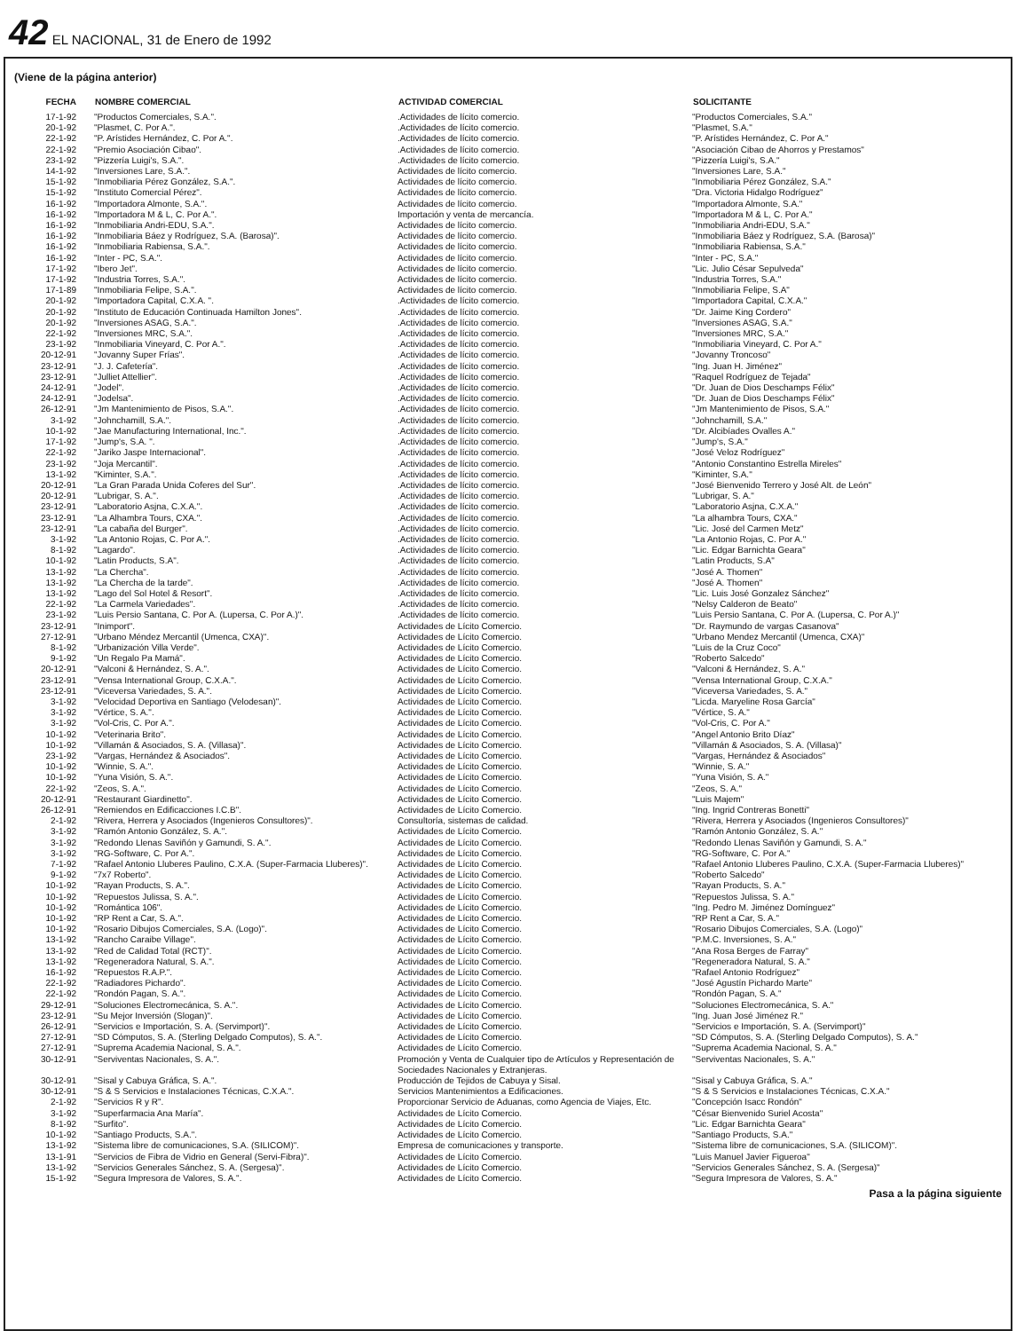42 EL NACIONAL, 31 de Enero de 1992
(Viene de la página anterior)
| FECHA | NOMBRE COMERCIAL | ACTIVIDAD COMERCIAL | SOLICITANTE |
| --- | --- | --- | --- |
| 17-1-92 | "Productos Comerciales, S.A.". | .Actividades de lícito comercio. | "Productos Comerciales, S.A." |
| 20-1-92 | "Plasmet, C. Por A.". | .Actividades de lícito comercio. | "Plasmet, S.A." |
| 22-1-92 | "P. Arístides Hernández, C. Por A.". | .Actividades de lícito comercio. | "P. Arístides Hernández, C. Por A." |
| 22-1-92 | "Premio Asociación Cibao". | .Actividades de lícito comercio. | "Asociación Cibao de Ahorros y Prestamos" |
| 23-1-92 | "Pizzería Luigi's, S.A.". | .Actividades de lícito comercio. | "Pizzería Luigi's, S.A." |
| 14-1-92 | "Inversiones Lare, S.A.". | Actividades de lícito comercio. | "Inversiones Lare, S.A." |
| 15-1-92 | "Inmobiliaria Pérez González, S.A.". | Actividades de lícito comercio. | "Inmobiliaria Pérez González, S.A." |
| 15-1-92 | "Instituto Comercial Pérez". | Actividades de lícito comercio. | "Dra. Victoria Hidalgo Rodríguez" |
| 16-1-92 | "Importadora Almonte, S.A.". | Actividades de lícito comercio. | "Importadora Almonte, S.A." |
| 16-1-92 | "Importadora M & L, C. Por A.". | Importación y venta de mercancía. | "Importadora M & L, C. Por A." |
| 16-1-92 | "Inmobiliaria Andri-EDU, S.A.". | Actividades de lícito comercio. | "Inmobiliaria Andri-EDU, S.A." |
| 16-1-92 | "Inmobiliaria Báez y Rodríguez, S.A. (Barosa)". | Actividades de lícito comercio. | "Inmobiliaria Báez y Rodríguez, S.A. (Barosa)" |
| 16-1-92 | "Inmobiliaria Rabiensa, S.A.". | Actividades de lícito comercio. | "Inmobiliaria Rabiensa, S.A." |
| 16-1-92 | "Inter - PC, S.A.". | Actividades de lícito comercio. | "Inter - PC, S.A." |
| 17-1-92 | "Ibero Jet". | Actividades de lícito comercio. | "Lic. Julio César Sepulveda" |
| 17-1-92 | "Industria Torres, S.A.". | Actividades de lícito comercio. | "Industria Torres, S.A." |
| 17-1-89 | "Inmobiliaria Felipe, S.A.". | Actividades de lícito comercio. | "Inmobiliaria Felipe, S.A" |
| 20-1-92 | "Importadora Capital, C.X.A. ". | .Actividades de lícito comercio. | "Importadora Capital, C.X.A." |
| 20-1-92 | "Instituto de Educación Continuada Hamilton Jones". | .Actividades de lícito comercio. | "Dr. Jaime King Cordero" |
| 20-1-92 | "Inversiones ASAG, S.A.". | .Actividades de lícito comercio. | "Inversiones ASAG, S.A." |
| 22-1-92 | "Inversiones MRC, S.A.". | .Actividades de lícito comercio. | "Inversiones MRC, S.A." |
| 23-1-92 | "Inmobiliaria Vineyard, C. Por A.". | .Actividades de lícito comercio. | "Inmobiliaria Vineyard, C. Por A." |
| 20-12-91 | "Jovanny Super Frías". | .Actividades de lícito comercio. | "Jovanny Troncoso" |
| 23-12-91 | "J. J. Cafetería". | .Actividades de lícito comercio. | "Ing. Juan H. Jiménez" |
| 23-12-91 | "Julliet Attellier". | .Actividades de lícito comercio. | "Raquel Rodríguez de Tejada" |
| 24-12-91 | "Jodel". | .Actividades de lícito comercio. | "Dr. Juan de Dios Deschamps Félix" |
| 24-12-91 | "Jodelsa". | .Actividades de lícito comercio. | "Dr. Juan de Dios Deschamps Félix" |
| 26-12-91 | "Jm Mantenimiento de Pisos, S.A.". | .Actividades de lícito comercio. | "Jm Mantenimiento de Pisos, S.A." |
| 3-1-92 | "Johnchamill, S.A.". | .Actividades de lícito comercio. | "Johnchamill, S.A." |
| 10-1-92 | "Jae Manufacturing International, Inc.". | .Actividades de lícito comercio. | "Dr. Alcibíades Ovalles A." |
| 17-1-92 | "Jump's, S.A. ". | .Actividades de lícito comercio. | "Jump's, S.A." |
| 22-1-92 | "Jariko Jaspe Internacional". | .Actividades de lícito comercio. | "José Veloz Rodríguez" |
| 23-1-92 | "Joja Mercantil". | .Actividades de lícito comercio. | "Antonio Constantino Estrella Mireles" |
| 13-1-92 | "Kiminter, S.A.". | .Actividades de lícito comercio. | "Kiminter, S.A." |
| 20-12-91 | "La Gran Parada Unida Coferes del Sur". | .Actividades de lícito comercio. | "José Bienvenido Terrero y José Alt. de León" |
| 20-12-91 | "Lubrigar, S. A.". | .Actividades de lícito comercio. | "Lubrigar, S. A." |
| 23-12-91 | "Laboratorio Asjna, C.X.A.". | .Actividades de lícito comercio. | "Laboratorio Asjna, C.X.A." |
| 23-12-91 | "La Alhambra Tours, CXA.". | .Actividades de lícito comercio. | "La alhambra Tours, CXA." |
| 23-12-91 | "La cabaña del Burger". | .Actividades de lícito comercio. | "Lic. José del Carmen Metz" |
| 3-1-92 | "La Antonio Rojas, C. Por A.". | .Actividades de lícito comercio. | "La Antonio Rojas, C. Por A." |
| 8-1-92 | "Lagardo". | .Actividades de lícito comercio. | "Lic. Edgar Barnichta Geara" |
| 10-1-92 | "Latin Products, S.A". | .Actividades de lícito comercio. | "Latin Products, S.A" |
| 13-1-92 | "La Chercha". | .Actividades de lícito comercio. | "José A. Thomen" |
| 13-1-92 | "La Chercha de la tarde". | .Actividades de lícito comercio. | "José A. Thomen" |
| 13-1-92 | "Lago del Sol Hotel & Resort". | .Actividades de lícito comercio. | "Lic. Luis José Gonzalez Sánchez" |
| 22-1-92 | "La Carmela Variedades". | .Actividades de lícito comercio. | "Nelsy Calderon de Beato" |
| 23-1-92 | "Luis Persio Santana, C. Por A. (Lupersa, C. Por A.)". | .Actividades de lícito comercio. | "Luis Persio Santana, C. Por A. (Lupersa, C. Por A.)" |
| 23-12-91 | "Inimport". | Actividades de Lícito Comercio. | "Dr. Raymundo de vargas Casanova" |
| 27-12-91 | "Urbano Méndez Mercantil (Umenca, CXA)". | Actividades de Lícito Comercio. | "Urbano Mendez Mercantil (Umenca, CXA)" |
| 8-1-92 | "Urbanización Villa Verde". | Actividades de Lícito Comercio. | "Luis de la Cruz Coco" |
| 9-1-92 | "Un Regalo Pa Mamá". | Actividades de Lícito Comercio. | "Roberto Salcedo" |
| 20-12-91 | "Valconi & Hernández, S. A.". | Actividades de Lícito Comercio. | "Valconi & Hernández, S. A." |
| 23-12-91 | "Vensa International Group, C.X.A.". | Actividades de Lícito Comercio. | "Vensa International Group, C.X.A." |
| 23-12-91 | "Viceversa Variedades, S. A.". | Actividades de Lícito Comercio. | "Viceversa Variedades, S. A." |
| 3-1-92 | "Velocidad Deportiva en Santiago (Velodesan)". | Actividades de Lícito Comercio. | "Licda. Maryeline Rosa García" |
| 3-1-92 | "Vértice, S. A.". | Actividades de Lícito Comercio. | "Vértice, S. A." |
| 3-1-92 | "Vol-Cris, C. Por A.". | Actividades de Lícito Comercio. | "Vol-Cris, C. Por A." |
| 10-1-92 | "Veterinaria Brito". | Actividades de Lícito Comercio. | "Angel Antonio Brito Díaz" |
| 10-1-92 | "Villamán & Asociados, S. A. (Villasa)". | Actividades de Lícito Comercio. | "Villamán & Asociados, S. A. (Villasa)" |
| 23-1-92 | "Vargas, Hernández & Asociados". | Actividades de Lícito Comercio. | "Vargas, Hernández & Asociados" |
| 10-1-92 | "Winnie, S. A.". | Actividades de Lícito Comercio. | "Winnie, S. A." |
| 10-1-92 | "Yuna Visión, S. A.". | Actividades de Lícito Comercio. | "Yuna Visión, S. A." |
| 22-1-92 | "Zeos, S. A.". | Actividades de Lícito Comercio. | "Zeos, S. A." |
| 20-12-91 | "Restaurant Giardinetto". | Actividades de Lícito Comercio. | "Luis Majem" |
| 26-12-91 | "Remiendos en Edificacciones I.C.B". | Actividades de Lícito Comercio. | "Ing. Ingrid Contreras Bonetti" |
| 2-1-92 | "Rivera, Herrera y Asociados (Ingenieros Consultores)". | Consultoría, sistemas de calidad. | "Rivera, Herrera y Asociados (Ingenieros Consultores)" |
| 3-1-92 | "Ramón Antonio González, S. A.". | Actividades de Lícito Comercio. | "Ramón Antonio González, S. A." |
| 3-1-92 | "Redondo Llenas Saviñón y Gamundi, S. A.". | Actividades de Lícito Comercio. | "Redondo Llenas Saviñón y Gamundi, S. A." |
| 3-1-92 | "RG-Software, C. Por A.". | Actividades de Lícito Comercio. | "RG-Software, C. Por A." |
| 7-1-92 | "Rafael Antonio Lluberes Paulino, C.X.A. (Super-Farmacia Lluberes)". | Actividades de Lícito Comercio. | "Rafael Antonio Lluberes Paulino, C.X.A. (Super-Farmacia Lluberes)" |
| 9-1-92 | "7x7 Roberto". | Actividades de Lícito Comercio. | "Roberto Salcedo" |
| 10-1-92 | "Rayan Products, S. A.". | Actividades de Lícito Comercio. | "Rayan Products, S. A." |
| 10-1-92 | "Repuestos Julissa, S. A.". | Actividades de Lícito Comercio. | "Repuestos Julissa, S. A." |
| 10-1-92 | "Romántica 106". | Actividades de Lícito Comercio. | "Ing. Pedro M. Jiménez Domínguez" |
| 10-1-92 | "RP Rent a Car, S. A.". | Actividades de Lícito Comercio. | "RP Rent a Car, S. A." |
| 10-1-92 | "Rosario Dibujos Comerciales, S.A. (Logo)". | Actividades de Lícito Comercio. | "Rosario Dibujos Comerciales, S.A. (Logo)" |
| 13-1-92 | "Rancho Caraibe Village". | Actividades de Lícito Comercio. | "P.M.C. Inversiones, S. A." |
| 13-1-92 | "Red de Calidad Total (RCT)". | Actividades de Lícito Comercio. | "Ana Rosa Berges de Farray" |
| 13-1-92 | "Regeneradora Natural, S. A.". | Actividades de Lícito Comercio. | "Regeneradora Natural, S. A." |
| 16-1-92 | "Repuestos R.A.P.". | Actividades de Lícito Comercio. | "Rafael Antonio Rodríguez" |
| 22-1-92 | "Radiadores Pichardo". | Actividades de Lícito Comercio. | "José Agustín Pichardo Marte" |
| 22-1-92 | "Rondón Pagan, S. A.". | Actividades de Lícito Comercio. | "Rondón Pagan, S. A." |
| 29-12-91 | "Soluciones Electromecánica, S. A.". | Actividades de Lícito Comercio. | "Soluciones Electromecánica, S. A." |
| 23-12-91 | "Su Mejor Inversión (Slogan)". | Actividades de Lícito Comercio. | "Ing. Juan José Jiménez R." |
| 26-12-91 | "Servicios e Importación, S. A. (Servimport)". | Actividades de Lícito Comercio. | "Servicios e Importación, S. A. (Servimport)" |
| 27-12-91 | "SD Cómputos, S. A. (Sterling Delgado Computos), S. A.". | Actividades de Lícito Comercio. | "SD Cómputos, S. A. (Sterling Delgado Computos), S. A." |
| 27-12-91 | "Suprema Academia Nacional, S. A.". | Actividades de Lícito Comercio. | "Suprema Academia Nacional, S. A." |
| 30-12-91 | "Serviventas Nacionales, S. A.". | Promoción y Venta de Cualquier tipo de Artículos y Representación de Sociedades Nacionales y Extranjeras. | "Serviventas Nacionales, S. A." |
| 30-12-91 | "Sisal y Cabuya Gráfica, S. A.". | Producción de Tejidos de Cabuya y Sisal. | "Sisal y Cabuya Gráfica, S. A." |
| 30-12-91 | "S & S Servicios e Instalaciones Técnicas, C.X.A.". | Servicios Mantenimientos a Edificaciones. | "S & S Servicios e Instalaciones Técnicas, C.X.A." |
| 2-1-92 | "Servicios R y R". | Proporcionar Servicio de Aduanas, como Agencia de Viajes, Etc. | "Concepción Isacc Rondón" |
| 3-1-92 | "Superfarmacia Ana María". | Actividades de Lícito Comercio. | "César Bienvenido Suriel Acosta" |
| 8-1-92 | "Surfito". | Actividades de Lícito Comercio. | "Lic. Edgar Barnichta Geara" |
| 10-1-92 | "Santiago Products, S.A.". | Actividades de Lícito Comercio. | "Santiago Products, S.A." |
| 13-1-92 | "Sistema libre de comunicaciones, S.A. (SILICOM)". | Empresa de comunicaciones y transporte. | "Sistema libre de comunicaciones, S.A. (SILICOM)". |
| 13-1-91 | "Servicios de Fibra de Vidrio en General (Servi-Fibra)". | Actividades de Lícito Comercio. | "Luis Manuel Javier Figueroa" |
| 13-1-92 | "Servicios Generales Sánchez, S. A. (Sergesa)". | Actividades de Lícito Comercio. | "Servicios Generales Sánchez, S. A. (Sergesa)" |
| 15-1-92 | "Segura Impresora de Valores, S. A.". | Actividades de Lícito Comercio. | "Segura Impresora de Valores, S. A." |
Pasa a la página siguiente